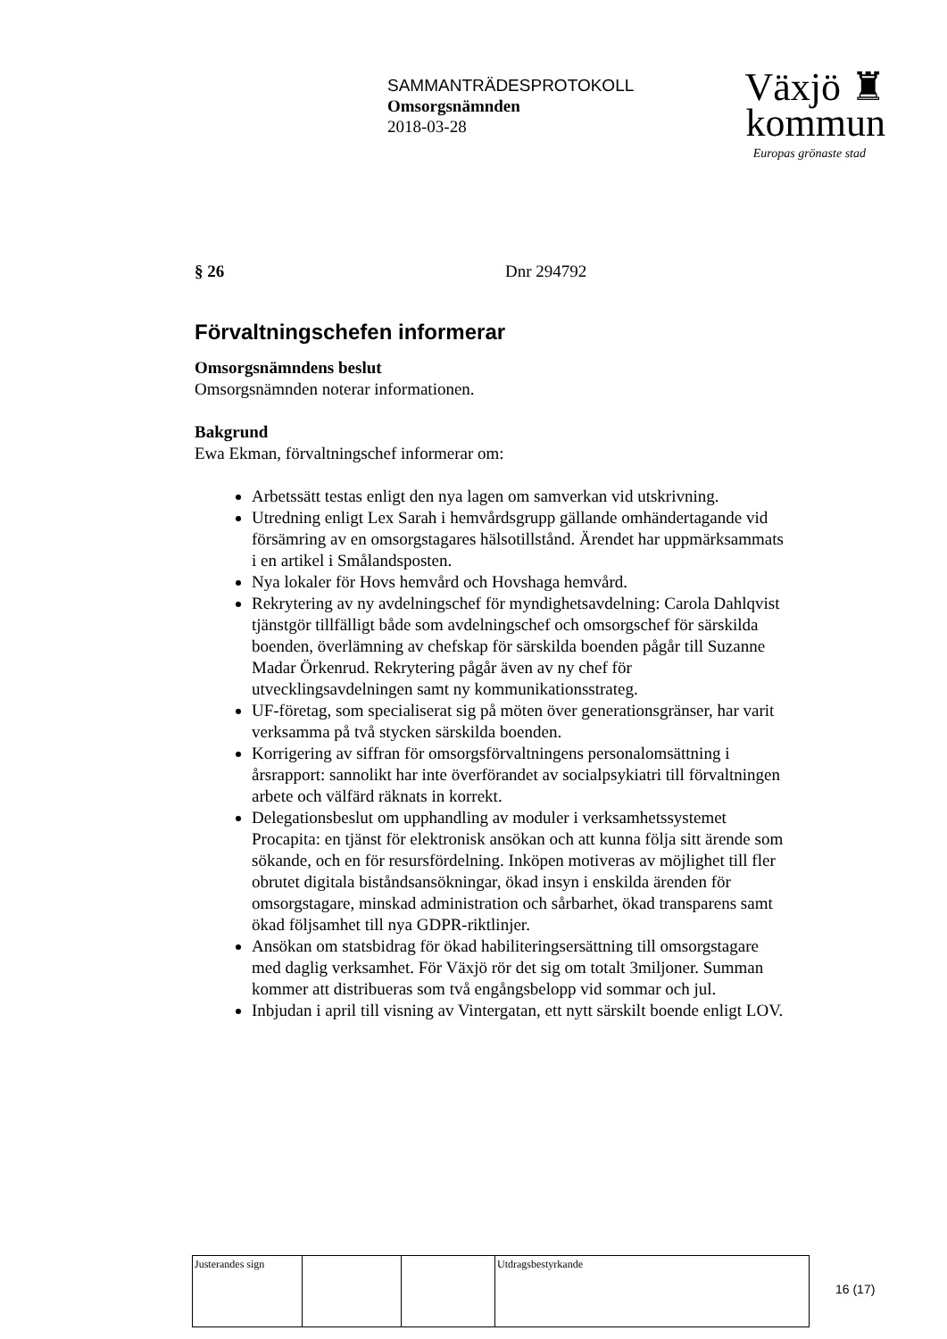SAMMANTRÄDESPROTOKOLL
Omsorgsnämnden
2018-03-28
Växjö ♜
kommun
Europas grönaste stad
§ 26 Dnr 294792
Förvaltningschefen informerar
Omsorgsnämndens beslut
Omsorgsnämnden noterar informationen.
Bakgrund
Ewa Ekman, förvaltningschef informerar om:
Arbetssätt testas enligt den nya lagen om samverkan vid utskrivning.
Utredning enligt Lex Sarah i hemvårdsgrupp gällande omhändertagande vid försämring av en omsorgstagares hälsotillstånd. Ärendet har uppmärksammats i en artikel i Smålandsposten.
Nya lokaler för Hovs hemvård och Hovshaga hemvård.
Rekrytering av ny avdelningschef för myndighetsavdelning: Carola Dahlqvist tjänstgör tillfälligt både som avdelningschef och omsorgschef för särskilda boenden, överlämning av chefskap för särskilda boenden pågår till Suzanne Madar Örkenrud. Rekrytering pågår även av ny chef för utvecklingsavdelningen samt ny kommunikationsstrateg.
UF-företag, som specialiserat sig på möten över generationsgränser, har varit verksamma på två stycken särskilda boenden.
Korrigering av siffran för omsorgsförvaltningens personalomsättning i årsrapport: sannolikt har inte överförandet av socialpsykiatri till förvaltningen arbete och välfärd räknats in korrekt.
Delegationsbeslut om upphandling av moduler i verksamhetssystemet Procapita: en tjänst för elektronisk ansökan och att kunna följa sitt ärende som sökande, och en för resursfördelning. Inköpen motiveras av möjlighet till fler obrutet digitala biståndsansökningar, ökad insyn i enskilda ärenden för omsorgstagare, minskad administration och sårbarhet, ökad transparens samt ökad följsamhet till nya GDPR-riktlinjer.
Ansökan om statsbidrag för ökad habiliteringsersättning till omsorgstagare med daglig verksamhet. För Växjö rör det sig om totalt 3miljoner. Summan kommer att distribueras som två engångsbelopp vid sommar och jul.
Inbjudan i april till visning av Vintergatan, ett nytt särskilt boende enligt LOV.
| Justerandes sign | | | Utdragsbestyrkande |
16 (17)